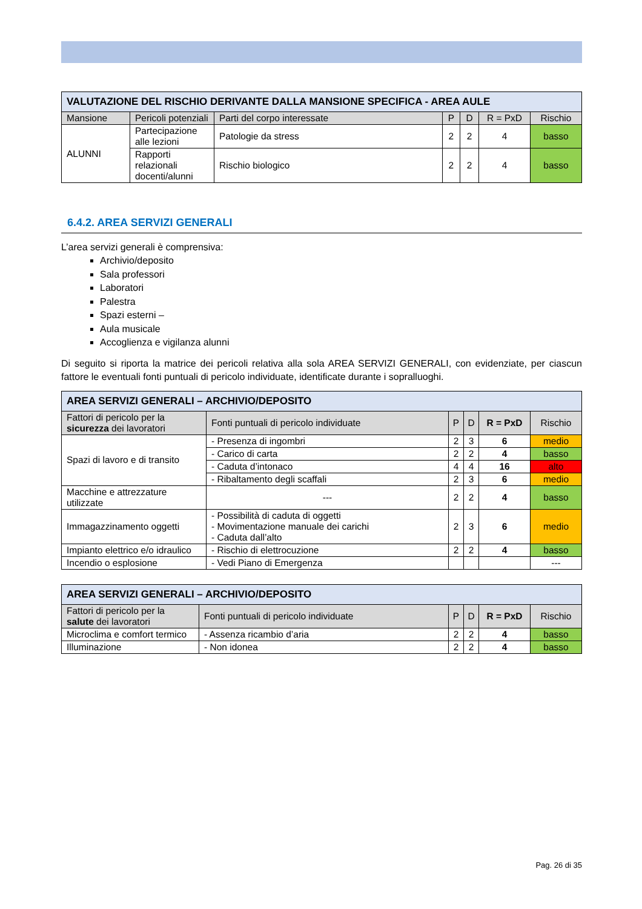| VALUTAZIONE DEL RISCHIO DERIVANTE DALLA MANSIONE SPECIFICA - AREA AULE | | | | | | |
| Mansione | Pericoli potenziali | Parti del corpo interessate | P | D | R = PxD | Rischio |
| ALUNNI | Partecipazione alle lezioni | Patologie da stress | 2 | 2 | 4 | basso |
| | Rapporti relazionali docenti/alunni | Rischio biologico | 2 | 2 | 4 | basso |
6.4.2. AREA SERVIZI GENERALI
L’area servizi generali è comprensiva:
Archivio/deposito
Sala professori
Laboratori
Palestra
Spazi esterni –
Aula musicale
Accoglienza e vigilanza alunni
Di seguito si riporta la matrice dei pericoli relativa alla sola AREA SERVIZI GENERALI, con evidenziate, per ciascun fattore le eventuali fonti puntuali di pericolo individuate, identificate durante i sopralluoghi.
| AREA SERVIZI GENERALI – ARCHIVIO/DEPOSITO | | | | | |
| Fattori di pericolo per la sicurezza dei lavoratori | Fonti puntuali di pericolo individuate | P | D | R = PxD | Rischio |
| Spazi di lavoro e di transito | - Presenza di ingombri | 2 | 3 | 6 | medio |
| | - Carico di carta | 2 | 2 | 4 | basso |
| | - Caduta d’intonaco | 4 | 4 | 16 | alto |
| | - Ribaltamento degli scaffali | 2 | 3 | 6 | medio |
| Macchine e attrezzature utilizzate | --- | 2 | 2 | 4 | basso |
| Immagazzinamento oggetti | - Possibilità di caduta di oggetti - Movimentazione manuale dei carichi - Caduta dall’alto | 2 | 3 | 6 | medio |
| Impianto elettrico e/o idraulico | - Rischio di elettrocuzione | 2 | 2 | 4 | basso |
| Incendio o esplosione | - Vedi Piano di Emergenza | | | | --- |
| AREA SERVIZI GENERALI – ARCHIVIO/DEPOSITO | | | | | |
| Fattori di pericolo per la salute dei lavoratori | Fonti puntuali di pericolo individuate | P | D | R = PxD | Rischio |
| Microclima e comfort termico | - Assenza ricambio d’aria | 2 | 2 | 4 | basso |
| Illuminazione | - Non idonea | 2 | 2 | 4 | basso |
Pag. 26 di 35